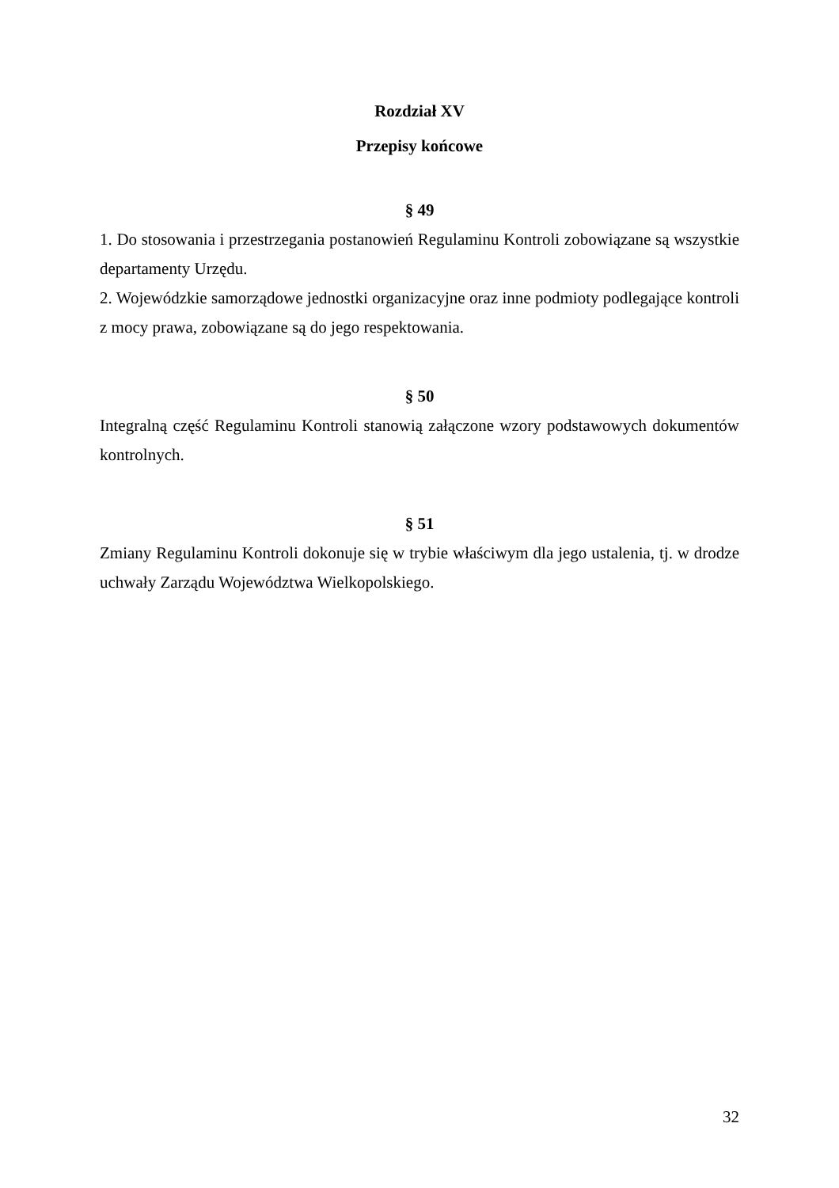Rozdział XV
Przepisy końcowe
§ 49
1. Do stosowania i przestrzegania postanowień Regulaminu Kontroli zobowiązane są wszystkie departamenty Urzędu.
2. Wojewódzkie samorządowe jednostki organizacyjne oraz inne podmioty podlegające kontroli z mocy prawa, zobowiązane są do jego respektowania.
§ 50
Integralną część Regulaminu Kontroli stanowią załączone wzory podstawowych dokumentów kontrolnych.
§ 51
Zmiany Regulaminu Kontroli dokonuje się w trybie właściwym dla jego ustalenia, tj. w drodze uchwały Zarządu Województwa Wielkopolskiego.
32